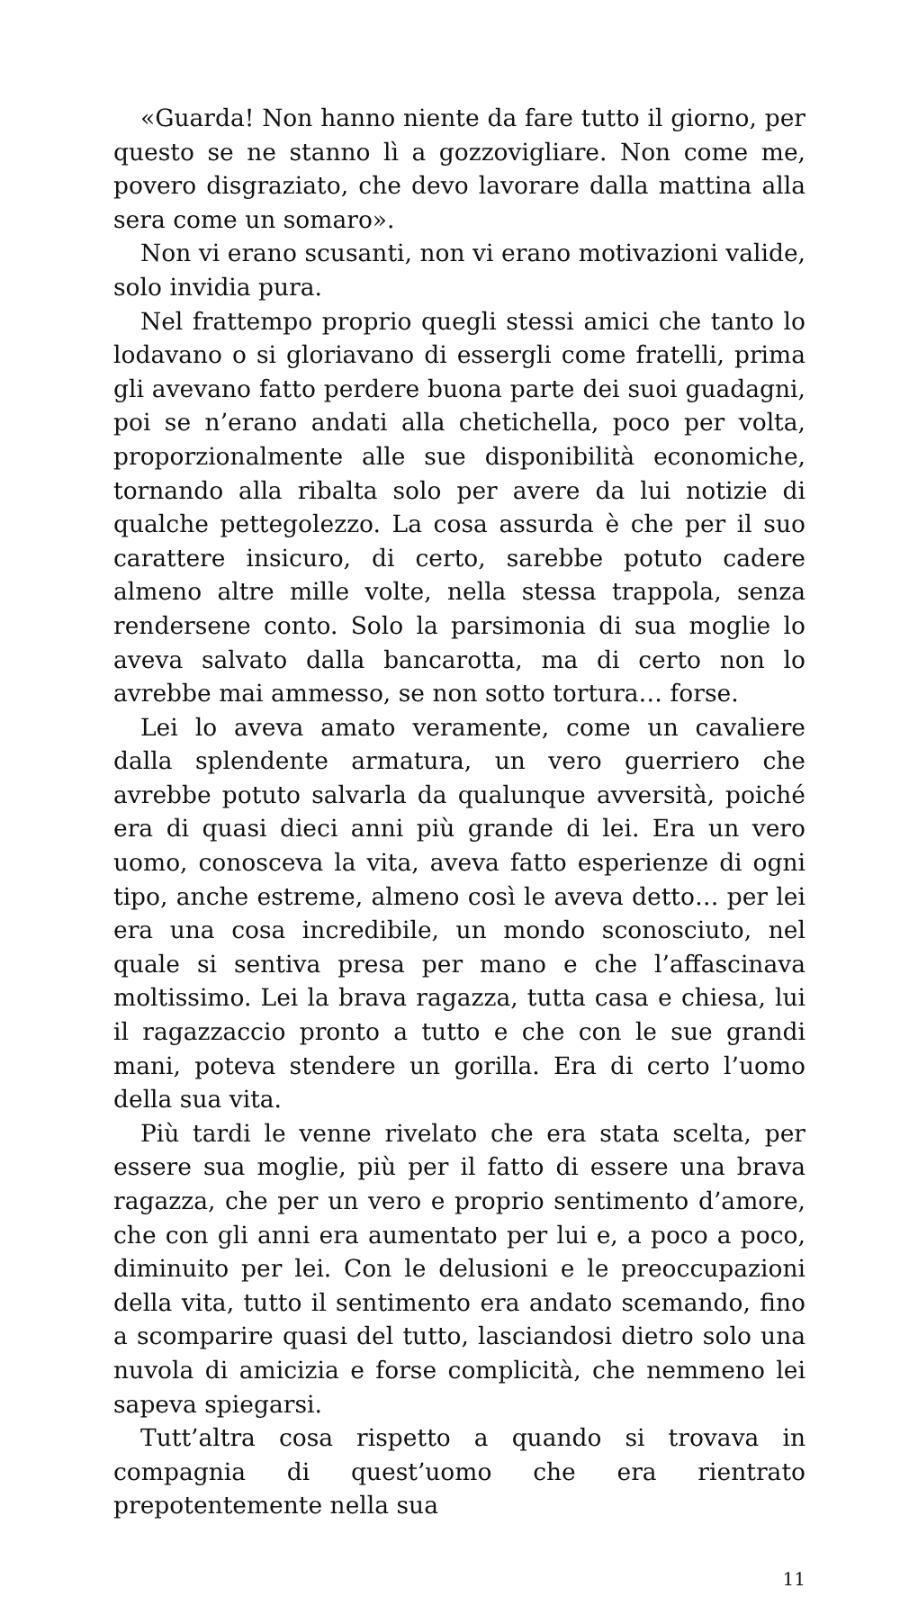«Guarda! Non hanno niente da fare tutto il giorno, per questo se ne stanno lì a gozzovigliare. Non come me, povero disgraziato, che devo lavorare dalla mattina alla sera come un somaro».
Non vi erano scusanti, non vi erano motivazioni valide, solo invidia pura.
Nel frattempo proprio quegli stessi amici che tanto lo lodavano o si gloriavano di essergli come fratelli, prima gli avevano fatto perdere buona parte dei suoi guadagni, poi se n’erano andati alla chetichella, poco per volta, proporzionalmente alle sue disponibilità economiche, tornando alla ribalta solo per avere da lui notizie di qualche pettegolezzo. La cosa assurda è che per il suo carattere insicuro, di certo, sarebbe potuto cadere almeno altre mille volte, nella stessa trappola, senza rendersene conto. Solo la parsimonia di sua moglie lo aveva salvato dalla bancarotta, ma di certo non lo avrebbe mai ammesso, se non sotto tortura… forse.
Lei lo aveva amato veramente, come un cavaliere dalla splendente armatura, un vero guerriero che avrebbe potuto salvarla da qualunque avversità, poiché era di quasi dieci anni più grande di lei. Era un vero uomo, conosceva la vita, aveva fatto esperienze di ogni tipo, anche estreme, almeno così le aveva detto… per lei era una cosa incredibile, un mondo sconosciuto, nel quale si sentiva presa per mano e che l’affascinava moltissimo. Lei la brava ragazza, tutta casa e chiesa, lui il ragazzaccio pronto a tutto e che con le sue grandi mani, poteva stendere un gorilla. Era di certo l’uomo della sua vita.
Più tardi le venne rivelato che era stata scelta, per essere sua moglie, più per il fatto di essere una brava ragazza, che per un vero e proprio sentimento d’amore, che con gli anni era aumentato per lui e, a poco a poco, diminuito per lei. Con le delusioni e le preoccupazioni della vita, tutto il sentimento era andato scemando, fino a scomparire quasi del tutto, lasciandosi dietro solo una nuvola di amicizia e forse complicità, che nemmeno lei sapeva spiegarsi.
Tutt’altra cosa rispetto a quando si trovava in compagnia di quest’uomo che era rientrato prepotentemente nella sua
11